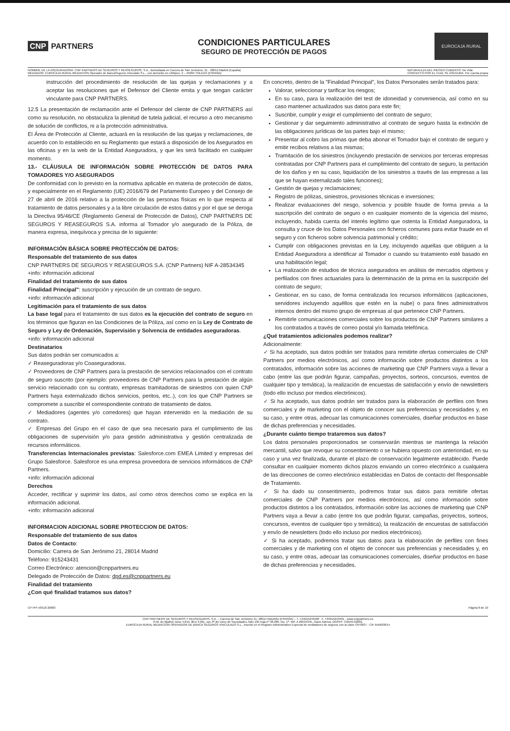CNP PARTNERS
CONDICIONES PARTICULARES
SEGURO DE PROTECCIÓN DE PAGOS
EUROCAJA RURAL
NOMBRE DE LA ASEGURADORA: CNP PARTNERS DE SEGUROS Y REASEGUROS, S.A., domiciliada en Carrera de San Jerónimo, 21 - 28014 Madrid (España)
MEDIADOR: EUROCAJA RURAL MEDIACIÓN Operador de BancaSeguros Vinculado S.L., con domicilio en c/Méjico, 2 – 45004 TOLEDO (ESPAÑA)
NATURALEZA DEL RIESGO CUBIERTO: No Vida
CONCEPTO POR EL CUAL SE ASEGURA: Por cuenta propia
instrucción del procedimiento de resolución de las quejas y reclamaciones y a aceptar las resoluciones que el Defensor del Cliente emita y que tengan carácter vinculante para CNP PARTNERS.
12.5 La presentación de reclamación ante el Defensor del cliente de CNP PARTNERS así como su resolución, no obstaculiza la plenitud de tutela judicial, el recurso a otro mecanismo de solución de conflictos, ni a la protección administrativa.
El Área de Protección al Cliente, actuará en la resolución de las quejas y reclamaciones, de acuerdo con lo establecido en su Reglamento que estará a disposición de los Asegurados en las oficinas y en la web de la Entidad Aseguradora, y que les será facilitado en cualquier momento.
13.- CLÁUSULA DE INFORMACIÓN SOBRE PROTECCIÓN DE DATOS PARA TOMADORES Y/O ASEGURADOS
De conformidad con lo previsto en la normativa aplicable en materia de protección de datos, y especialmente en el Reglamento (UE) 2016/679 del Parlamento Europeo y del Consejo de 27 de abril de 2016 relativo a la protección de las personas físicas en lo que respecta al tratamiento de datos personales y a la libre circulación de estos datos y por el que se deroga la Directiva 95/46/CE (Reglamento General de Protección de Datos), CNP PARTNERS DE SEGUROS Y REASEGUROS S.A. informa al Tomador y/o asegurado de la Póliza, de manera expresa, inequívoca y precisa de lo siguiente:
INFORMACIÓN BÁSICA SOBRE PROTECCIÓN DE DATOS:
Responsable del tratamiento de sus datos
CNP PARTNERS DE SEGUROS Y REASEGUROS S.A. (CNP Partners) NIF A-28534345
+info: información adicional
Finalidad del tratamiento de sus datos
Finalidad Principal": suscripción y ejecución de un contrato de seguro.
+info: información adicional
Legitimación para el tratamiento de sus datos
La base legal para el tratamiento de sus datos es la ejecución del contrato de seguro en los términos que figuran en las Condiciones de la Póliza, así como en la Ley de Contrato de Seguro y Ley de Ordenación, Supervisión y Solvencia de entidades aseguradoras.
+info: información adicional
Destinatarios
Sus datos podrán ser comunicados a:
✓ Reaseguradoras y/o Coaseguradoras.
✓ Proveedores de CNP Partners para la prestación de servicios relacionados con el contrato de seguro suscrito (por ejemplo: proveedores de CNP Partners para la prestación de algún servicio relacionado con su contrato, empresas tramitadoras de siniestros con quien CNP Partners haya externalizado dichos servicios, peritos, etc..), con los que CNP Partners se compromete a suscribir el correspondiente contrato de tratamiento de datos.
✓ Mediadores (agentes y/o corredores) que hayan intervenido en la mediación de su contrato.
✓ Empresas del Grupo en el caso de que sea necesario para el cumplimiento de las obligaciones de supervisión y/o para gestión administrativa y gestión centralizada de recursos informáticos.
Transferencias Internacionales previstas: Salesforce.com EMEA Limited y empresas del Grupo Salesforce. Salesforce es una empresa proveedora de servicios informáticos de CNP Partners.
+info: información adicional
Derechos
Acceder, rectificar y suprimir los datos, así como otros derechos como se explica en la información adicional.
+info: información adicional
INFORMACION ADICIONAL SOBRE PROTECCION DE DATOS:
Responsable del tratamiento de sus datos
Datos de Contacto:
Domicilio: Carrera de San Jerónimo 21, 28014 Madrid
Teléfono: 915243431
Correo Electrónico: atencion@cnppartners.eu
Delegado de Protección de Datos: dpd.es@cnppartners.eu
Finalidad del tratamiento
¿Con qué finalidad tratamos sus datos?
En concreto, dentro de la "Finalidad Principal", los Datos Personales serán tratados para:
Valorar, seleccionar y tarificar los riesgos;
En su caso, para la realización del test de idoneidad y conveniencia, así como en su caso mantener actualizados sus datos para este fin;
Suscribir, cumplir y exigir el cumplimiento del contrato de seguro;
Gestionar y dar seguimiento administrativo al contrato de seguro hasta la extinción de las obligaciones jurídicas de las partes bajo el mismo;
Presentar al cobro las primas que deba abonar el Tomador bajo el contrato de seguro y emitir recibos relativos a las mismas;
Tramitación de los siniestros (incluyendo prestación de servicios por terceras empresas contratadas por CNP Partners para el cumplimiento del contrato de seguro, la peritación de los daños y en su caso, liquidación de los siniestros a través de las empresas a las que se hayan externalizado tales funciones);
Gestión de quejas y reclamaciones;
Registro de pólizas, siniestros, provisiones técnicas e inversiones;
Realizar evaluaciones del riesgo, solvencia y posible fraude de forma previa a la suscripción del contrato de seguro o en cualquier momento de la vigencia del mismo, incluyendo, habida cuenta del interés legítimo que ostenta la Entidad Aseguradora, la consulta y cruce de los Datos Personales con ficheros comunes para evitar fraude en el seguro y con ficheros sobre solvencia patrimonial y crédito;
Cumplir con obligaciones previstas en la Ley, incluyendo aquellas que obliguen a la Entidad Aseguradora a identificar al Tomador o cuando su tratamiento esté basado en una habilitación legal;
La realización de estudios de técnica aseguradora en análisis de mercados objetivos y perfilados con fines actuariales para la determinación de la prima en la suscripción del contrato de seguro;
Gestionar, en su caso, de forma centralizada los recursos informáticos (aplicaciones, servidores incluyendo aquéllos que estén en la nube) o para fines administrativos internos dentro del mismo grupo de empresas al que pertenece CNP Partners.
Remitirle comunicaciones comerciales sobre los productos de CNP Partners similares a los contratados a través de correo postal y/o llamada telefónica.
¿Qué tratamientos adicionales podemos realizar?
Adicionalmente:
✓ Si ha aceptado, sus datos podrán ser tratados para remitirte ofertas comerciales de CNP Partners por medios electrónicos, así como información sobre productos distintos a los contratados, información sobre las acciones de marketing que CNP Partners vaya a llevar a cabo (entre las que podrán figurar, campañas, proyectos, sorteos, concursos, eventos de cualquier tipo y temática), la realización de encuestas de satisfacción y envío de newsletters (todo ello incluso por medios electrónicos).
✓ Si ha aceptado, sus datos podrán ser tratados para la elaboración de perfiles con fines comerciales y de marketing con el objeto de conocer sus preferencias y necesidades y, en su caso, y entre otras, adecuar las comunicaciones comerciales, diseñar productos en base de dichas preferencias y necesidades.
¿Durante cuánto tiempo trataremos sus datos?
Los datos personales proporcionados se conservarán mientras se mantenga la relación mercantil, salvo que revoque su consentimiento o se hubiera opuesto con anterioridad, en su caso y una vez finalizada, durante el plazo de conservación legalmente establecido. Puede consultar en cualquier momento dichos plazos enviando un correo electrónico a cualquiera de las direcciones de correo electrónico establecidas en Datos de contacto del Responsable de Tratamiento.
✓ Si ha dado su consentimiento, podremos tratar sus datos para remitirle ofertas comerciales de CNP Partners por medios electrónicos, así como información sobre productos distintos a los contratados, información sobre las acciones de marketing que CNP Partners vaya a llevar a cabo (entre los que podrán figurar, campañas, proyectos, sorteos, concursos, eventos de cualquier tipo y temática), la realización de encuestas de satisfacción y envío de newsletters (todo ello incluso por medios electrónicos).
✓ Si ha aceptado, podremos tratar sus datos para la elaboración de perfiles con fines comerciales y de marketing con el objeto de conocer sus preferencias y necesidades y, en su caso, y entre otras, adecuar las comunicaciones comerciales, diseñar productos en base de dichas preferencias y necesidades.
CP PPI V0518 20683 Página 8 de 10
CNP PARTNERS DE SEGUROS Y REASEGUROS, S.A. – Carrera de San Jerónimo 21, 28014 MADRID (ESPAÑA) – T. +34915243400 . F. +34915243401 - www.cnppartners.es
R.M. de Madrid, tomo 4.819, libro 3.991, sec.3ª del Libro de Sociedades, folio 195 hoja nº 38.280, Ins. 1ª- NIF. A 28534345, Clave Admva .DGSFP: C0559-G0001
EUROCAJA RURAL MEDIACIÓN OPERADOR DE BANCA SEGUROS VINCULADO S.L., inscrito en el Registro Administrativo Especial de mediadores de seguros con la clave OV-0037 - CIF B45663614